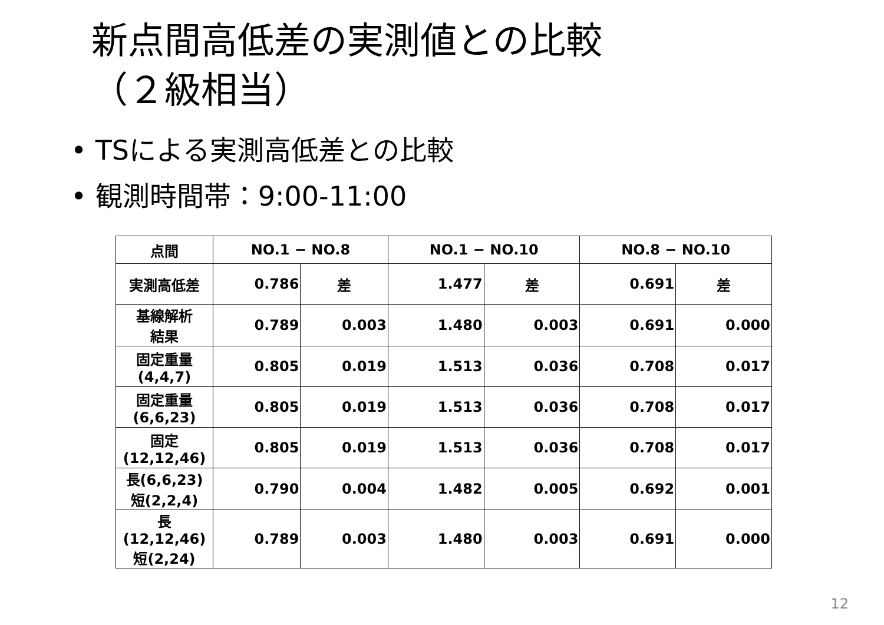新点間高低差の実測値との比較
（２級相当）
• TSによる実測高低差との比較
• 観測時間帯：9:00-11:00
| 点間 | NO.1 − NO.8 | | NO.1 − NO.10 | | NO.8 − NO.10 | |
| --- | --- | --- | --- | --- | --- | --- |
| 実測高低差 | 0.786 | 差 | 1.477 | 差 | 0.691 | 差 |
| 基線解析 結果 | 0.789 | 0.003 | 1.480 | 0.003 | 0.691 | 0.000 |
| 固定重量 (4,4,7) | 0.805 | 0.019 | 1.513 | 0.036 | 0.708 | 0.017 |
| 固定重量 (6,6,23) | 0.805 | 0.019 | 1.513 | 0.036 | 0.708 | 0.017 |
| 固定 (12,12,46) | 0.805 | 0.019 | 1.513 | 0.036 | 0.708 | 0.017 |
| 長(6,6,23) 短(2,2,4) | 0.790 | 0.004 | 1.482 | 0.005 | 0.692 | 0.001 |
| 長(12,12,46) 短(2,24) | 0.789 | 0.003 | 1.480 | 0.003 | 0.691 | 0.000 |
12